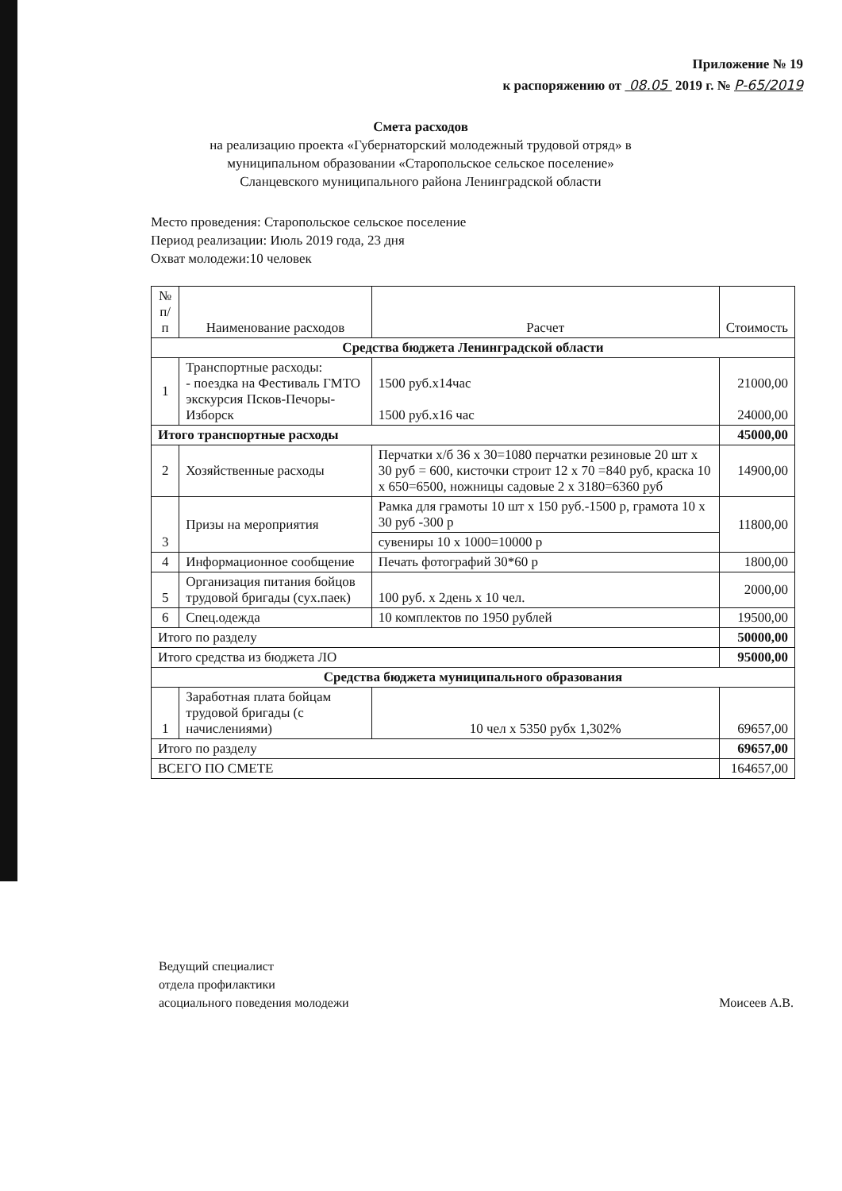Приложение № 19
к распоряжению от 08.05 2019 г. № Р-65/2019
Смета расходов
на реализацию проекта «Губернаторский молодежный трудовой отряд» в муниципальном образовании «Старопольское сельское поселение» Сланцевского муниципального района Ленинградской области
Место проведения: Старопольское сельское поселение
Период реализации: Июль 2019 года, 23 дня
Охват молодежи:10 человек
| № п/п | Наименование расходов | Расчет | Стоимость |
| --- | --- | --- | --- |
| Средства бюджета Ленинградской области | | | |
| 1 | Транспортные расходы: - поездка на Фестиваль ГМТО экскурсия Псков-Печоры-Изборск | 1500 руб.х14час 1500 руб.х16 час | 21000,00 24000,00 |
| Итого транспортные расходы | | | 45000,00 |
| 2 | Хозяйственные расходы | Перчатки х/б 36 х 30=1080 перчатки резиновые 20 шт х 30 руб = 600, кисточки строит 12 х 70 =840 руб, краска 10 х 650=6500, ножницы садовые 2 х 3180=6360 руб | 14900,00 |
| 3 | Призы на мероприятия | Рамка для грамоты 10 шт х 150 руб.-1500 р, грамота 10 х 30 руб -300 р | 11800,00 |
| | | сувениры 10 х 1000=10000 р | |
| 4 | Информационное сообщение | Печать фотографий 30*60 р | 1800,00 |
| 5 | Организация питания бойцов трудовой бригады (сух.паек) | 100 руб. х 2день х 10 чел. | 2000,00 |
| 6 | Спец.одежда | 10 комплектов по 1950 рублей | 19500,00 |
| Итого по разделу | | | 50000,00 |
| Итого средства из бюджета ЛО | | | 95000,00 |
| Средства бюджета муниципального образования | | | |
| 1 | Заработная плата бойцам трудовой бригады (с начислениями) | 10 чел х 5350 рубх 1,302% | 69657,00 |
| Итого по разделу | | | 69657,00 |
| ВСЕГО ПО СМЕТЕ | | | 164657,00 |
Ведущий специалист
отдела профилактики
асоциального поведения молодежи
Моисеев А.В.